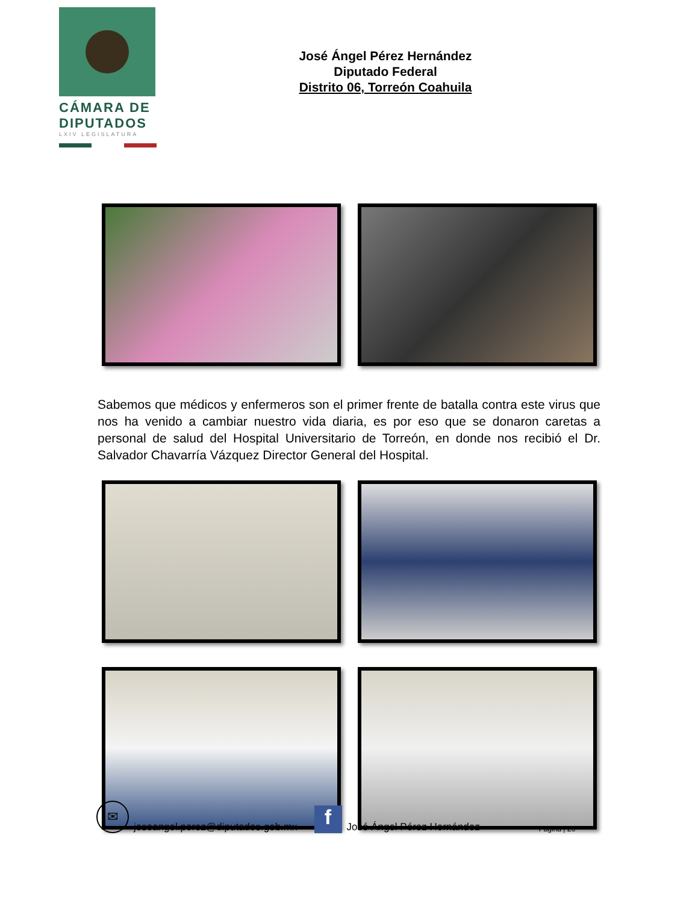CÁMARA DE
DIPUTADOS
LXIV LEGISLATURA
José Ángel Pérez Hernández
Diputado Federal
Distrito 06, Torreón Coahuila
Sabemos que médicos y enfermeros son el primer frente de batalla contra este virus que nos ha venido a cambiar nuestro vida diaria, es por eso que se donaron caretas a personal de salud del Hospital Universitario de Torreón, en donde nos recibió el Dr. Salvador Chavarría Vázquez Director General del Hospital.
✉
joseangel.perez@diputados.gob.mx
f
José Ángel Pérez Hernández Página | 26